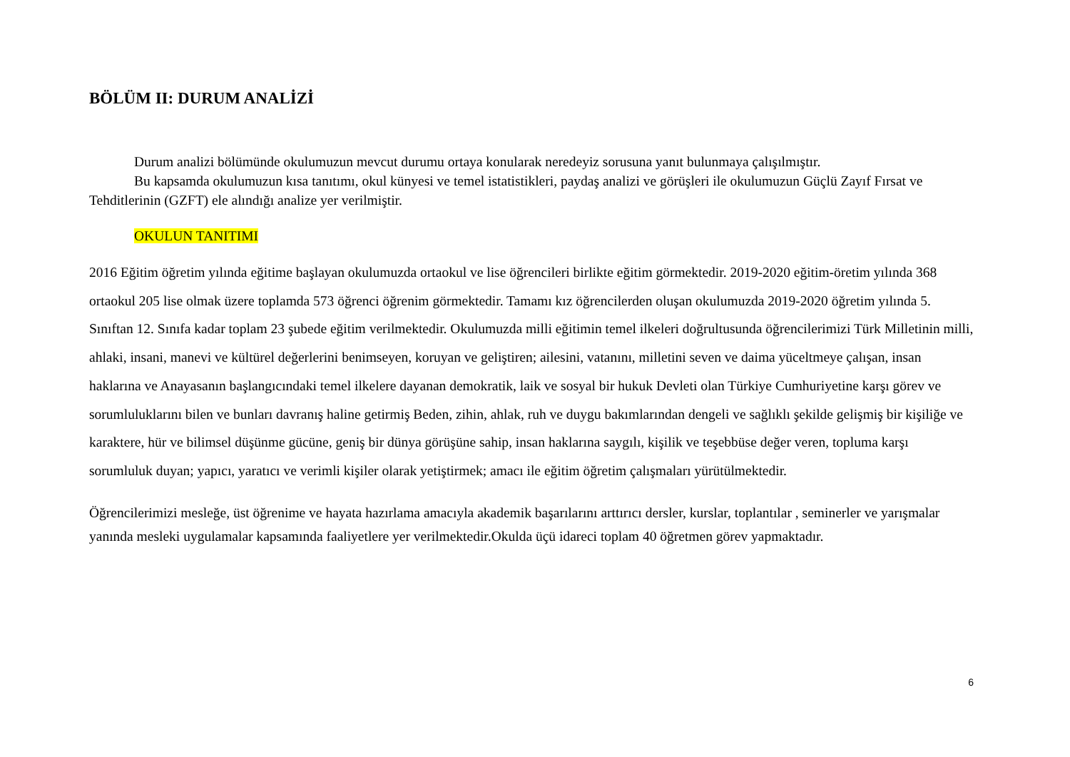BÖLÜM II: DURUM ANALİZİ
Durum analizi bölümünde okulumuzun mevcut durumu ortaya konularak neredeyiz sorusuna yanıt bulunmaya çalışılmıştır.
Bu kapsamda okulumuzun kısa tanıtımı, okul künyesi ve temel istatistikleri, paydaş analizi ve görüşleri ile okulumuzun Güçlü Zayıf Fırsat ve Tehditlerinin (GZFT) ele alındığı analize yer verilmiştir.
OKULUN TANITIMI
2016 Eğitim öğretim yılında eğitime başlayan okulumuzda ortaokul ve lise öğrencileri birlikte eğitim görmektedir. 2019-2020 eğitim-öretim yılında 368 ortaokul 205 lise olmak üzere toplamda 573 öğrenci öğrenim görmektedir. Tamamı kız öğrencilerden oluşan okulumuzda 2019-2020 öğretim yılında 5. Sınıftan 12. Sınıfa kadar toplam 23 şubede eğitim verilmektedir. Okulumuzda milli eğitimin temel ilkeleri doğrultusunda öğrencilerimizi Türk Milletinin milli, ahlaki, insani, manevi ve kültürel değerlerini benimseyen, koruyan ve geliştiren; ailesini, vatanını, milletini seven ve daima yüceltmeye çalışan, insan haklarına ve Anayasanın başlangıcındaki temel ilkelere dayanan demokratik, laik ve sosyal bir hukuk Devleti olan Türkiye Cumhuriyetine karşı görev ve sorumluluklarını bilen ve bunları davranış haline getirmiş Beden, zihin, ahlak, ruh ve duygu bakımlarından dengeli ve sağlıklı şekilde gelişmiş bir kişiliğe ve karaktere, hür ve bilimsel düşünme gücüne, geniş bir dünya görüşüne sahip, insan haklarına saygılı, kişilik ve teşebbüse değer veren, topluma karşı sorumluluk duyan; yapıcı, yaratıcı ve verimli kişiler olarak yetiştirmek; amacı ile eğitim öğretim çalışmaları yürütülmektedir.
Öğrencilerimizi mesleğe, üst öğrenime ve hayata hazırlama amacıyla akademik başarılarını arttırıcı dersler, kurslar, toplantılar , seminerler ve yarışmalar yanında mesleki uygulamalar kapsamında faaliyetlere yer verilmektedir.Okulda üçü idareci toplam 40 öğretmen görev yapmaktadır.
6